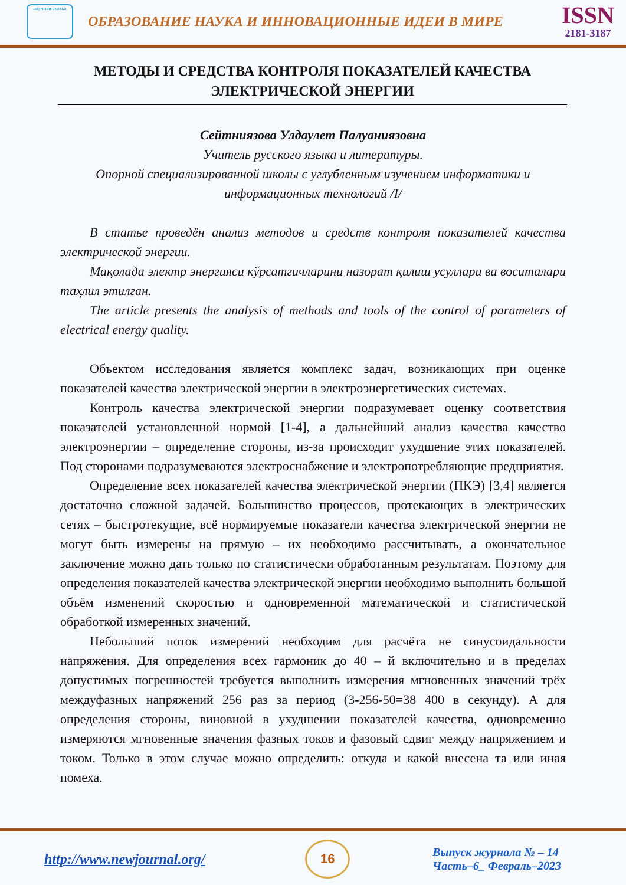научная статья
ОБРАЗОВАНИЕ НАУКА И ИННОВАЦИОННЫЕ ИДЕИ В МИРЕ
ISSN
2181-3187
МЕТОДЫ И СРЕДСТВА КОНТРОЛЯ ПОКАЗАТЕЛЕЙ КАЧЕСТВА ЭЛЕКТРИЧЕСКОЙ ЭНЕРГИИ
Сейтниязова Улдаулет Палуаниязовна
Учитель русского языка и литературы.
Опорной специализированной школы с углубленным изучением информатики и информационных технологий /I/
В статье проведён анализ методов и средств контроля показателей качества электрической энергии.
Мақолада электр энергияси кўрсатгичларини назорат қилиш усуллари ва воситалари таҳлил этилган.
The article presents the analysis of methods and tools of the control of parameters of electrical energy quality.
Объектом исследования является комплекс задач, возникающих при оценке показателей качества электрической энергии в электроэнергетических системах.
Контроль качества электрической энергии подразумевает оценку соответствия показателей установленной нормой [1-4], а дальнейший анализ качества качество электроэнергии – определение стороны, из-за происходит ухудшение этих показателей. Под сторонами подразумеваются электроснабжение и электропотребляющие предприятия.
Определение всех показателей качества электрической энергии (ПКЭ) [3,4] является достаточно сложной задачей. Большинство процессов, протекающих в электрических сетях – быстротекущие, всё нормируемые показатели качества электрической энергии не могут быть измерены на прямую – их необходимо рассчитывать, а окончательное заключение можно дать только по статистически обработанным результатам. Поэтому для определения показателей качества электрической энергии необходимо выполнить большой объём изменений скоростью и одновременной математической и статистической обработкой измеренных значений.
Небольший поток измерений необходим для расчёта не синусоидальности напряжения. Для определения всех гармоник до 40 – й включительно и в пределах допустимых погрешностей требуется выполнить измерения мгновенных значений трёх междуфазных напряжений 256 раз за период (3-256-50=38 400 в секунду). А для определения стороны, виновной в ухудшении показателей качества, одновременно измеряются мгновенные значения фазных токов и фазовый сдвиг между напряжением и током. Только в этом случае можно определить: откуда и какой внесена та или иная помеха.
http://www.newjournal.org/
16
Выпуск журнала № – 14
Часть–6_ Февраль–2023